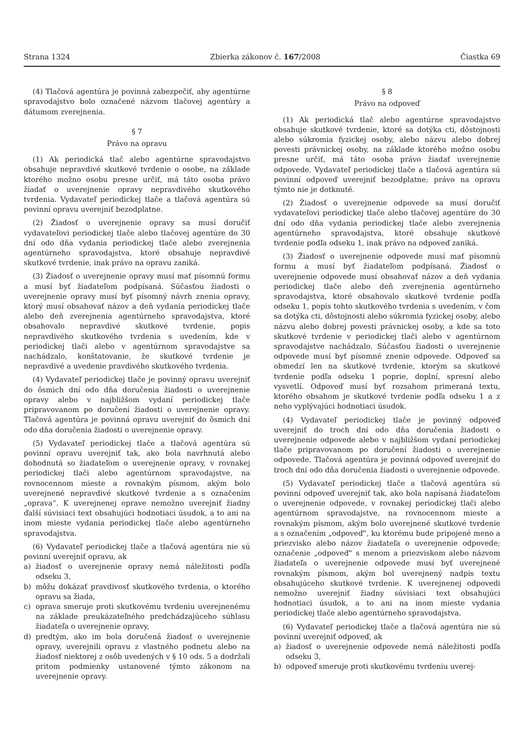Strana 1324 Zbierka zákonov č. 167/2008 Čiastka 69
(4) Tlačová agentúra je povinná zabezpečiť, aby agentúrne spravodajstvo bolo označené názvom tlačovej agentúry a dátumom zverejnenia.
§ 7
Právo na opravu
(1) Ak periodická tlač alebo agentúrne spravodajstvo obsahuje nepravdivé skutkové tvrdenie o osobe, na základe ktorého možno osobu presne určiť, má táto osoba právo žiadať o uverejnenie opravy nepravdivého skutkového tvrdenia. Vydavateľ periodickej tlače a tlačová agentúra sú povinní opravu uverejniť bezodplatne.
(2) Žiadosť o uverejnenie opravy sa musí doručiť vydavateľovi periodickej tlače alebo tlačovej agentúre do 30 dní odo dňa vydania periodickej tlače alebo zverejnenia agentúrneho spravodajstva, ktoré obsahuje nepravdivé skutkové tvrdenie, inak právo na opravu zaniká.
(3) Žiadosť o uverejnenie opravy musí mať písomnú formu a musí byť žiadateľom podpísaná. Súčasťou žiadosti o uverejnenie opravy musí byť písomný návrh znenia opravy, ktorý musí obsahovať názov a deň vydania periodickej tlače alebo deň zverejnenia agentúrneho spravodajstva, ktoré obsahovalo nepravdivé skutkové tvrdenie, popis nepravdivého skutkového tvrdenia s uvedením, kde v periodickej tlači alebo v agentúrnom spravodajstve sa nachádzalo, konštatovanie, že skutkové tvrdenie je nepravdivé a uvedenie pravdivého skutkového tvrdenia.
(4) Vydavateľ periodickej tlače je povinný opravu uverejniť do ôsmich dní odo dňa doručenia žiadosti o uverejnenie opravy alebo v najbližšom vydaní periodickej tlače pripravovanom po doručení žiadosti o uverejnenie opravy. Tlačová agentúra je povinná opravu uverejniť do ôsmich dní odo dňa doručenia žiadosti o uverejnenie opravy.
(5) Vydavateľ periodickej tlače a tlačová agentúra sú povinní opravu uverejniť tak, ako bola navrhnutá alebo dohodnutá so žiadateľom o uverejnenie opravy, v rovnakej periodickej tlači alebo agentúrnom spravodajstve, na rovnocennom mieste a rovnakým písmom, akým bolo uverejnené nepravdivé skutkové tvrdenie a s označením „oprava“. K uverejnenej oprave nemožno uverejniť žiadny ďalší súvisiaci text obsahujúci hodnotiaci úsudok, a to ani na inom mieste vydania periodickej tlače alebo agentúrneho spravodajstva.
(6) Vydavateľ periodickej tlače a tlačová agentúra nie sú povinní uverejniť opravu, ak
a) žiadosť o uverejnenie opravy nemá náležitosti podľa odseku 3,
b) môžu dokázať pravdivosť skutkového tvrdenia, o ktorého opravu sa žiada,
c) oprava smeruje proti skutkovému tvrdeniu uverejnenému na základe preukázateľného predchádzajúceho súhlasu žiadateľa o uverejnenie opravy,
d) predtým, ako im bola doručená žiadosť o uverejnenie opravy, uverejnili opravu z vlastného podnetu alebo na žiadosť niektorej z osôb uvedených v § 10 ods. 5 a dodržali pritom podmienky ustanovené týmto zákonom na uverejnenie opravy.
§ 8
Právo na odpoveď
(1) Ak periodická tlač alebo agentúrne spravodajstvo obsahuje skutkové tvrdenie, ktoré sa dotýka cti, dôstojnosti alebo súkromia fyzickej osoby, alebo názvu alebo dobrej povesti právnickej osoby, na základe ktorého možno osobu presne určiť, má táto osoba právo žiadať uverejnenie odpovede. Vydavateľ periodickej tlače a tlačová agentúra sú povinní odpoveď uverejniť bezodplatne; právo na opravu týmto nie je dotknuté.
(2) Žiadosť o uverejnenie odpovede sa musí doručiť vydavateľovi periodickej tlače alebo tlačovej agentúre do 30 dní odo dňa vydania periodickej tlače alebo zverejnenia agentúrneho spravodajstva, ktoré obsahuje skutkové tvrdenie podľa odseku 1, inak právo na odpoveď zaniká.
(3) Žiadosť o uverejnenie odpovede musí mať písomnú formu a musí byť žiadateľom podpísaná. Žiadosť o uverejnenie odpovede musí obsahovať názov a deň vydania periodickej tlače alebo deň zverejnenia agentúrneho spravodajstva, ktoré obsahovalo skutkové tvrdenie podľa odseku 1, popis tohto skutkového tvrdenia s uvedením, v čom sa dotýka cti, dôstojnosti alebo súkromia fyzickej osoby, alebo názvu alebo dobrej povesti právnickej osoby, a kde sa toto skutkové tvrdenie v periodickej tlači alebo v agentúrnom spravodajstve nachádzalo. Súčasťou žiadosti o uverejnenie odpovede musí byť písomné znenie odpovede. Odpoveď sa obmedzí len na skutkové tvrdenie, ktorým sa skutkové tvrdenie podľa odseku 1 poprie, doplní, spresní alebo vysvetlí. Odpoveď musí byť rozsahom primeraná textu, ktorého obsahom je skutkové tvrdenie podľa odseku 1 a z neho vyplývajúci hodnotiaci úsudok.
(4) Vydavateľ periodickej tlače je povinný odpoveď uverejniť do troch dní odo dňa doručenia žiadosti o uverejnenie odpovede alebo v najbližšom vydaní periodickej tlače pripravovanom po doručení žiadosti o uverejnenie odpovede. Tlačová agentúra je povinná odpoveď uverejniť do troch dní odo dňa doručenia žiadosti o uverejnenie odpovede.
(5) Vydavateľ periodickej tlače a tlačová agentúra sú povinní odpoveď uverejniť tak, ako bola napísaná žiadateľom o uverejnenie odpovede, v rovnakej periodickej tlači alebo agentúrnom spravodajstve, na rovnocennom mieste a rovnakým písmom, akým bolo uverejnené skutkové tvrdenie a s označením „odpoveď“, ku ktorému bude pripojené meno a priezvisko alebo názov žiadateľa o uverejnenie odpovede; označenie „odpoveď“ s menom a priezviskom alebo názvom žiadateľa o uverejnenie odpovede musí byť uverejnené rovnakým písmom, akým bol uverejnený nadpis textu obsahujúceho skutkové tvrdenie. K uverejnenej odpovedi nemožno uverejniť žiadny súvisiaci text obsahujúci hodnotiaci úsudok, a to ani na inom mieste vydania periodickej tlače alebo agentúrneho spravodajstva.
(6) Vydavateľ periodickej tlače a tlačová agentúra nie sú povinní uverejniť odpoveď, ak
a) žiadosť o uverejnenie odpovede nemá náležitosti podľa odseku 3,
b) odpoveď smeruje proti skutkovému tvrdeniu uverej-